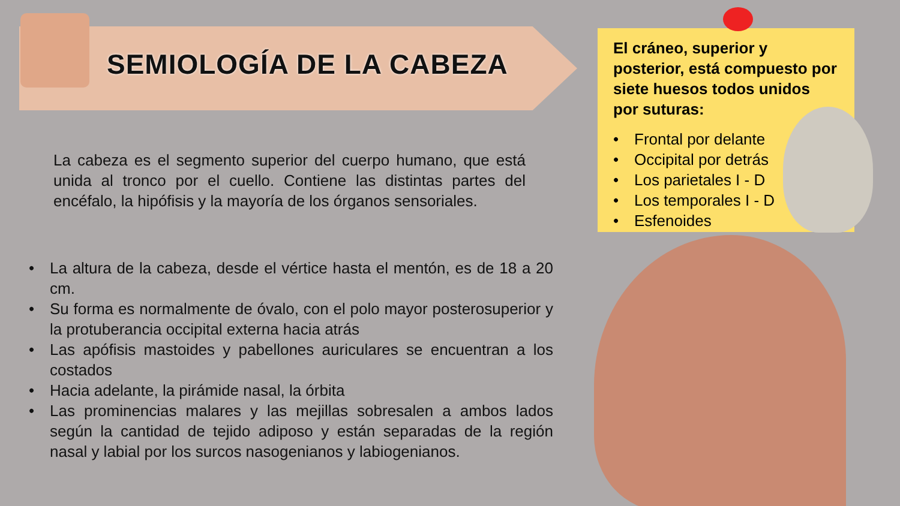SEMIOLOGÍA DE LA CABEZA
La cabeza es el segmento superior del cuerpo humano, que está unida al tronco por el cuello. Contiene las distintas partes del encéfalo, la hipófisis y la mayoría de los órganos sensoriales.
• La altura de la cabeza, desde el vértice hasta el mentón, es de 18 a 20 cm.
• Su forma es normalmente de óvalo, con el polo mayor posterosuperior y la protuberancia occipital externa hacia atrás
• Las apófisis mastoides y pabellones auriculares se encuentran a los costados
• Hacia adelante, la pirámide nasal, la órbita
• Las prominencias malares y las mejillas sobresalen a ambos lados según la cantidad de tejido adiposo y están separadas de la región nasal y labial por los surcos nasogenianos y labiogenianos.
El cráneo, superior y posterior, está compuesto por siete huesos todos unidos por suturas:
• Frontal por delante
• Occipital por detrás
• Los parietales I - D
• Los temporales I - D
• Esfenoides